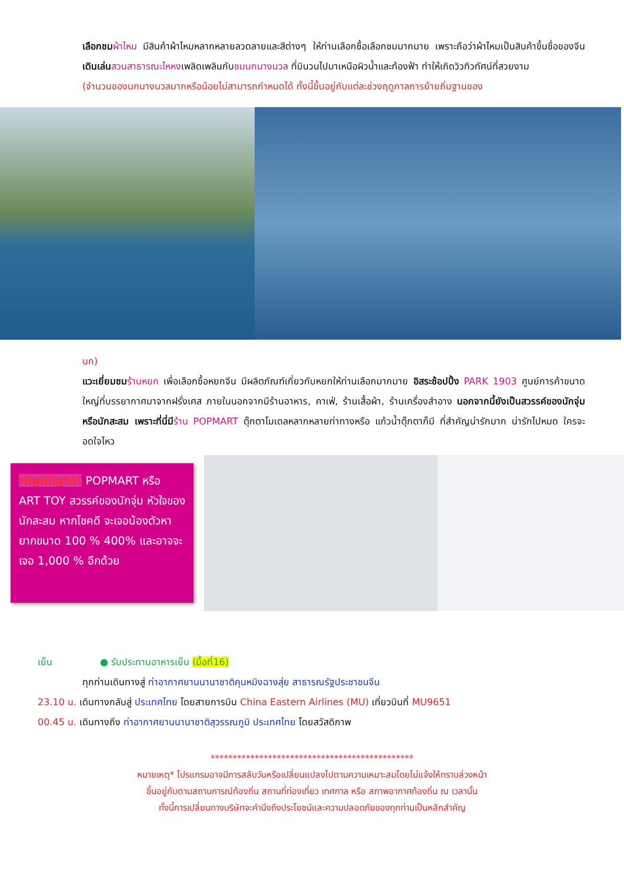เลือกชม ผ้าไหม มีสินค้าผ้าไหมหลากหลายลวดลายและสีต่างๆ ให้ท่านเลือกซื้อเลือกชมมากมาย เพราะถือว่าผ้าไหมเป็นสินค้าขึ้นชื่อของจีน เดินเล่น สวนสาธารณะไหหงเพลิดเพลินกับชมนกนางนวล ที่บินวนไปมาเหนือผิวน้ำและท้องฟ้า ทำให้เกิดวิวทิวทัศน์ที่สวยงาม
(จำนวนของนกนางนวลมากหรือน้อยไม่สามารถกำหนดได้ ทั้งนี้ขึ้นอยู่กับแต่ละช่วงฤดูกาลการย้ายถิ่นฐานของ
นก)
แวะเยี่ยมชม ร้านหยก เพื่อเลือกซื้อหยกจีน มีผลิตภัณฑ์เกี่ยวกับหยกให้ท่านเลือกมากมาย อิสระช้อปปิ้ง PARK 1903 ศูนย์การค้าขนาดใหญ่ที่บรรยากาศมาจากฝรั่งเศส ภายในนอกจากมีร้านอาหาร, คาเฟ่, ร้านเสื้อผ้า, ร้านเครื่องสำอาง นอกจากนี้ยังเป็นสวรรค์ของนักจุ่ม หรือนักสะสม เพราะที่นี่มีร้าน POPMART ตุ๊กตาโมเดลหลากหลายท่าทางหรือ แก้วน้ำตุ๊กตาก็มี ที่สำคัญน่ารักมาก น่ารักไปหมด ใครจะอดใจไหว
Highlight! POPMART หรือ ART TOY สวรรค์ของนักจุ่ม หัวใจของนักสะสม หากโชคดี จะเจอน้องตัวหายากขนาด 100 % 400% และอาจจะเจอ 1,000 % อีกด้วย
เย็น ● รับประทานอาหารเย็น (มื้อที่16)
ทุกท่านเดินทางสู่ ท่าอากาศยานนานาชาติคุนหมิงฉางสุ่ย สาธารณรัฐประชาชนจีน
23.10 น. เดินทางกลับสู่ ประเทศไทย โดยสายการบิน China Eastern Airlines (MU) เที่ยวบินที่ MU9651
00.45 น. เดินทางถึง ท่าอากาศยานนานาชาติสุวรรณภูมิ ประเทศไทย โดยสวัสดิภาพ
**********************************************
หมายเหตุ* โปรแกรมอาจมีการสลับวันหรือเปลี่ยนแปลงไปตามความเหมาะสมโดยไม่แจ้งให้ทราบล่วงหน้า
ขึ้นอยู่กับตามสถานการณ์ท้องถิ่น สถานที่ท่องเที่ยว เทศกาล หรือ สภาพอากาศท้องถิ่น ณ เวลานั้น
ทั้งนี้การเปลี่ยนทางบริษัทจะคำนึงถึงประโยชน์และความปลอดภัยของทุกท่านเป็นหลักสำคัญ